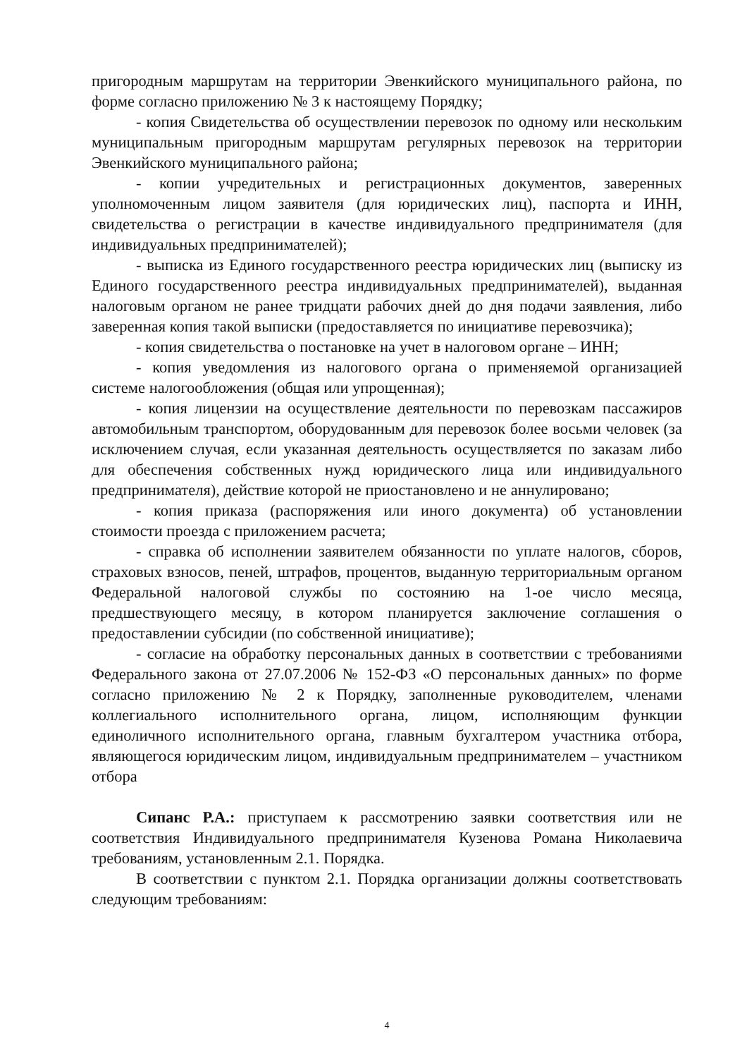пригородным маршрутам на территории Эвенкийского муниципального района, по форме согласно приложению № 3 к настоящему Порядку;
- копия Свидетельства об осуществлении перевозок по одному или нескольким муниципальным пригородным маршрутам регулярных перевозок на территории Эвенкийского муниципального района;
- копии учредительных и регистрационных документов, заверенных уполномоченным лицом заявителя (для юридических лиц), паспорта и ИНН, свидетельства о регистрации в качестве индивидуального предпринимателя (для индивидуальных предпринимателей);
- выписка из Единого государственного реестра юридических лиц (выписку из Единого государственного реестра индивидуальных предпринимателей), выданная налоговым органом не ранее тридцати рабочих дней до дня подачи заявления, либо заверенная копия такой выписки (предоставляется по инициативе перевозчика);
- копия свидетельства о постановке на учет в налоговом органе – ИНН;
- копия уведомления из налогового органа о применяемой организацией системе налогообложения (общая или упрощенная);
- копия лицензии на осуществление деятельности по перевозкам пассажиров автомобильным транспортом, оборудованным для перевозок более восьми человек (за исключением случая, если указанная деятельность осуществляется по заказам либо для обеспечения собственных нужд юридического лица или индивидуального предпринимателя), действие которой не приостановлено и не аннулировано;
- копия приказа (распоряжения или иного документа) об установлении стоимости проезда с приложением расчета;
- справка об исполнении заявителем обязанности по уплате налогов, сборов, страховых взносов, пеней, штрафов, процентов, выданную территориальным органом Федеральной налоговой службы по состоянию на 1-ое число месяца, предшествующего месяцу, в котором планируется заключение соглашения о предоставлении субсидии (по собственной инициативе);
- согласие на обработку персональных данных в соответствии с требованиями Федерального закона от 27.07.2006 № 152-ФЗ «О персональных данных» по форме согласно приложению № 2 к Порядку, заполненные руководителем, членами коллегиального исполнительного органа, лицом, исполняющим функции единоличного исполнительного органа, главным бухгалтером участника отбора, являющегося юридическим лицом, индивидуальным предпринимателем – участником отбора
Сипанс Р.А.: приступаем к рассмотрению заявки соответствия или не соответствия Индивидуального предпринимателя Кузенова Романа Николаевича требованиям, установленным 2.1. Порядка.
В соответствии с пунктом 2.1. Порядка организации должны соответствовать следующим требованиям:
4